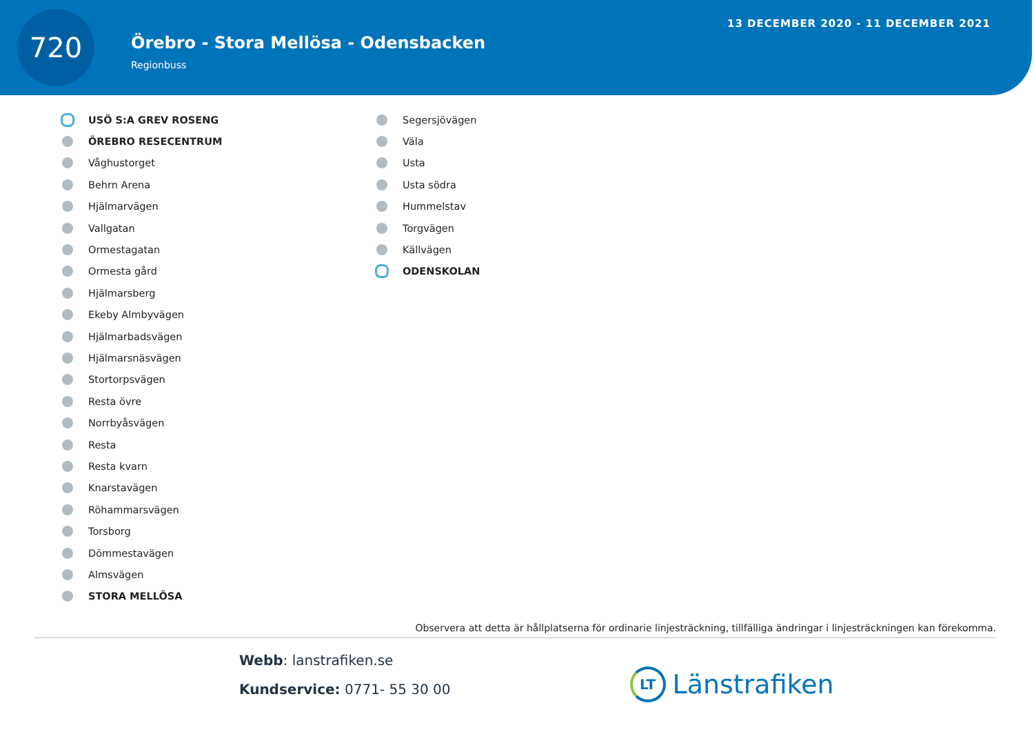720
Örebro - Stora Mellösa - Odensbacken
Regionbuss
13 DECEMBER 2020 - 11 DECEMBER 2021
USÖ S:A GREV ROSENG
ÖREBRO RESECENTRUM
Våghustorget
Behrn Arena
Hjälmarvägen
Vallgatan
Ormestagatan
Ormesta gård
Hjälmarsberg
Ekeby Almbyvägen
Hjälmarbadsvägen
Hjälmarsnäsvägen
Stortorpsvägen
Resta övre
Norrbyåsvägen
Resta
Resta kvarn
Knarstavägen
Röhammarsvägen
Torsborg
Dömmestavägen
Almsvägen
STORA MELLÖSA
Segersjövägen
Väla
Usta
Usta södra
Hummelstav
Torgvägen
Källvägen
ODENSKOLAN
Observera att detta är hållplatserna för ordinarie linjesträckning, tillfälliga ändringar i linjesträckningen kan förekomma.
Webb: lanstrafiken.se
Kundservice: 0771- 55 30 00
LT Länstrafiken